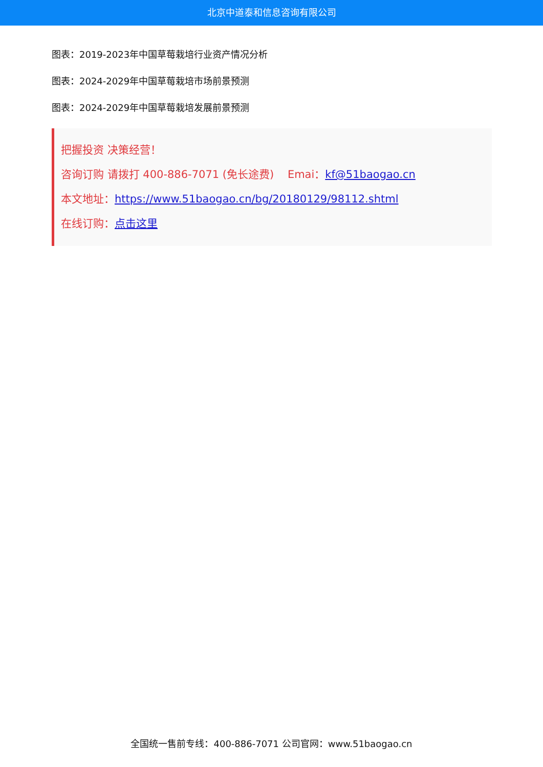北京中道泰和信息咨询有限公司
图表：2019-2023年中国草莓栽培行业资产情况分析
图表：2024-2029年中国草莓栽培市场前景预测
图表：2024-2029年中国草莓栽培发展前景预测
把握投资 决策经营！
咨询订购 请拨打 400-886-7071 (免长途费) Emai：kf@51baogao.cn
本文地址：https://www.51baogao.cn/bg/20180129/98112.shtml
在线订购：点击这里
全国统一售前专线：400-886-7071 公司官网：www.51baogao.cn